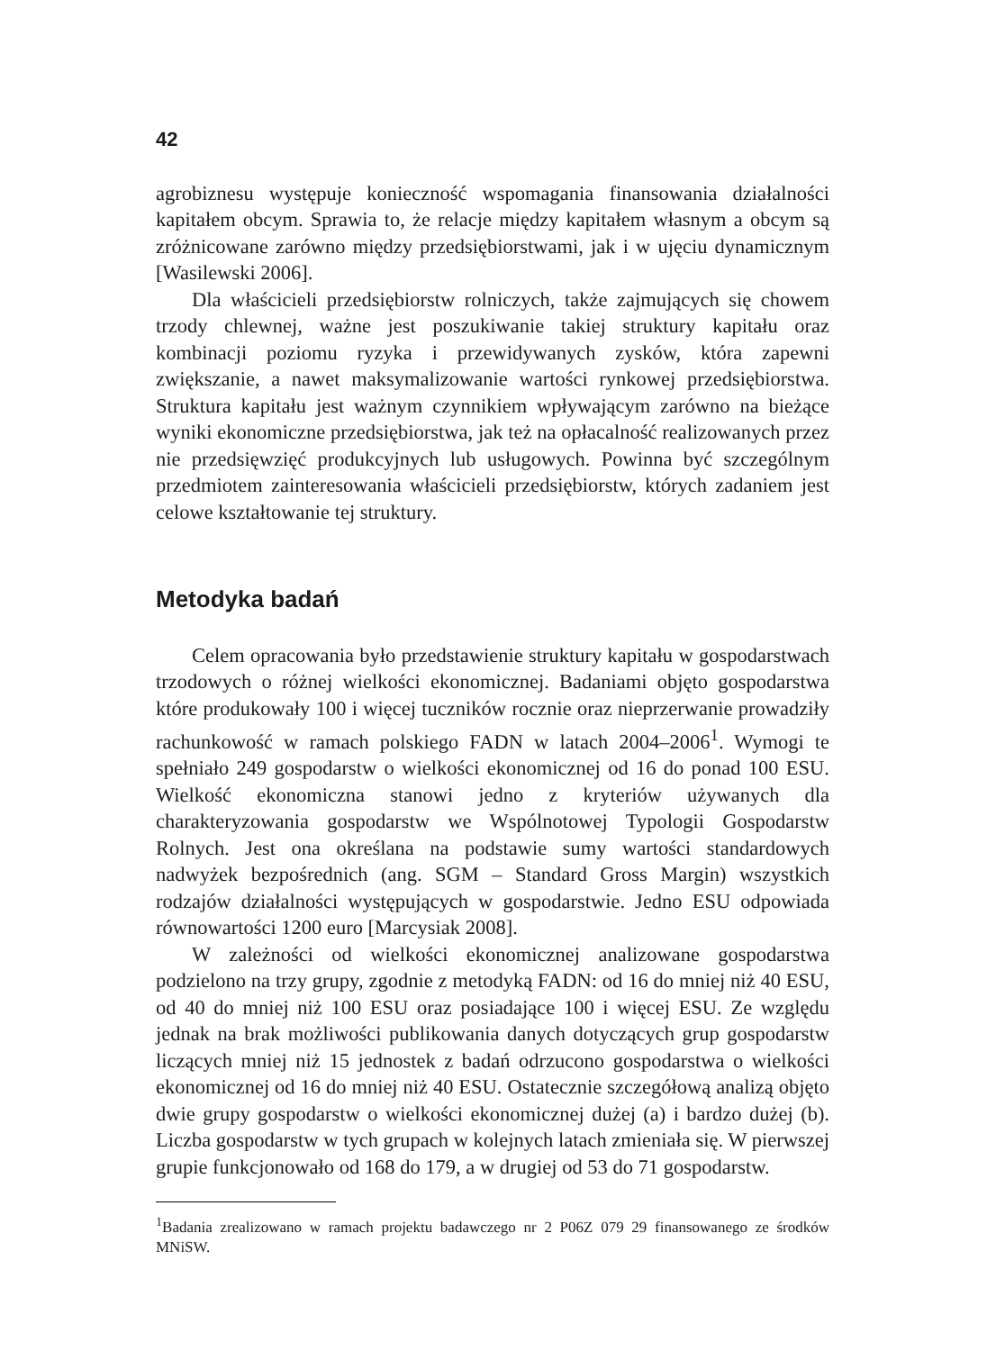42
agrobiznesu występuje konieczność wspomagania finansowania działalności kapitałem obcym. Sprawia to, że relacje między kapitałem własnym a obcym są zróżnicowane zarówno między przedsiębiorstwami, jak i w ujęciu dynamicznym [Wasilewski 2006].
Dla właścicieli przedsiębiorstw rolniczych, także zajmujących się chowem trzody chlewnej, ważne jest poszukiwanie takiej struktury kapitału oraz kombinacji poziomu ryzyka i przewidywanych zysków, która zapewni zwiększanie, a nawet maksymalizowanie wartości rynkowej przedsiębiorstwa. Struktura kapitału jest ważnym czynnikiem wpływającym zarówno na bieżące wyniki ekonomiczne przedsiębiorstwa, jak też na opłacalność realizowanych przez nie przedsięwzięć produkcyjnych lub usługowych. Powinna być szczególnym przedmiotem zainteresowania właścicieli przedsiębiorstw, których zadaniem jest celowe kształtowanie tej struktury.
Metodyka badań
Celem opracowania było przedstawienie struktury kapitału w gospodarstwach trzodowych o różnej wielkości ekonomicznej. Badaniami objęto gospodarstwa które produkowały 100 i więcej tuczników rocznie oraz nieprzerwanie prowadziły rachunkowość w ramach polskiego FADN w latach 2004–2006<sup>1</sup>. Wymogi te spełniało 249 gospodarstw o wielkości ekonomicznej od 16 do ponad 100 ESU. Wielkość ekonomiczna stanowi jedno z kryteriów używanych dla charakteryzowania gospodarstw we Wspólnotowej Typologii Gospodarstw Rolnych. Jest ona określana na podstawie sumy wartości standardowych nadwyżek bezpośrednich (ang. SGM – Standard Gross Margin) wszystkich rodzajów działalności występujących w gospodarstwie. Jedno ESU odpowiada równowartości 1200 euro [Marcysiak 2008].
W zależności od wielkości ekonomicznej analizowane gospodarstwa podzielono na trzy grupy, zgodnie z metodyką FADN: od 16 do mniej niż 40 ESU, od 40 do mniej niż 100 ESU oraz posiadające 100 i więcej ESU. Ze względu jednak na brak możliwości publikowania danych dotyczących grup gospodarstw liczących mniej niż 15 jednostek z badań odrzucono gospodarstwa o wielkości ekonomicznej od 16 do mniej niż 40 ESU. Ostatecznie szczegółową analizą objęto dwie grupy gospodarstw o wielkości ekonomicznej dużej (a) i bardzo dużej (b). Liczba gospodarstw w tych grupach w kolejnych latach zmieniała się. W pierwszej grupie funkcjonowało od 168 do 179, a w drugiej od 53 do 71 gospodarstw.
<sup>1</sup> Badania zrealizowano w ramach projektu badawczego nr 2 P06Z 079 29 finansowanego ze środków MNiSW.